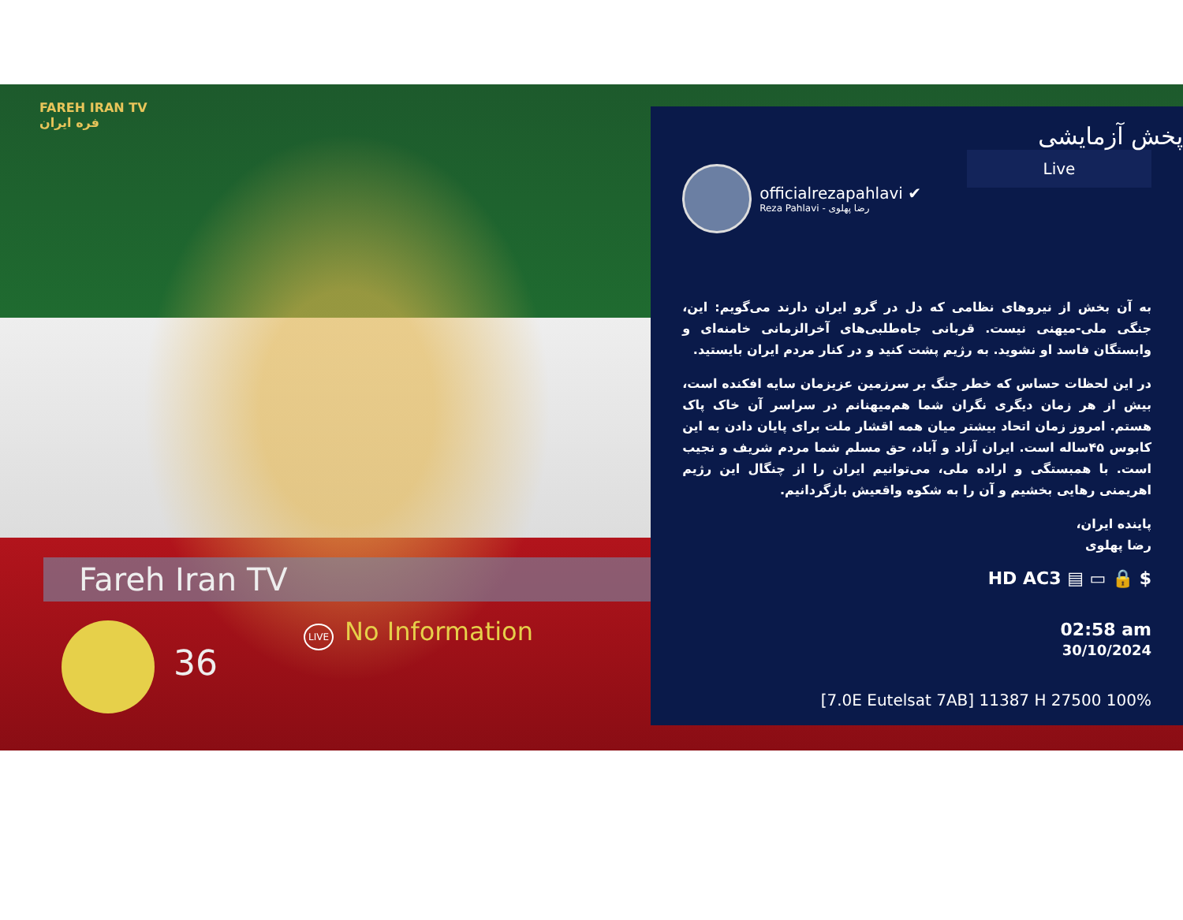FAREH IRAN TV
فره ایران
Fareh Iran TV
36
LIVE No Information
پخش آزمایشی
Live
officialrezapahlavi ✔
Reza Pahlavi - رضا پهلوی
به آن بخش از نیروهای نظامی که دل در گرو ایران دارند می‌گویم: این، جنگی ملی-میهنی نیست. قربانی جاه‌طلبی‌های آخرالزمانی خامنه‌ای و وابستگان فاسد او نشوید. به رژیم پشت کنید و در کنار مردم ایران بایستید.
در این لحظات حساس که خطر جنگ بر سرزمین عزیزمان سایه افکنده است، بیش از هر زمان دیگری نگران شما هم‌میهنانم در سراسر آن خاک پاک هستم. امروز زمان اتحاد بیشتر میان همه اقشار ملت برای پایان دادن به این کابوس ۴۵ساله است. ایران آزاد و آباد، حق مسلم شما مردم شریف و نجیب است. با همبستگی و اراده ملی، می‌توانیم ایران را از چنگال این رژیم اهریمنی رهایی بخشیم و آن را به شکوه واقعیش بازگردانیم.
پاینده ایران،
رضا پهلوی
HD AC3 ▤ ▭ 🔒 $
02:58 am
30/10/2024
[7.0E Eutelsat 7AB] 11387 H 27500 100%